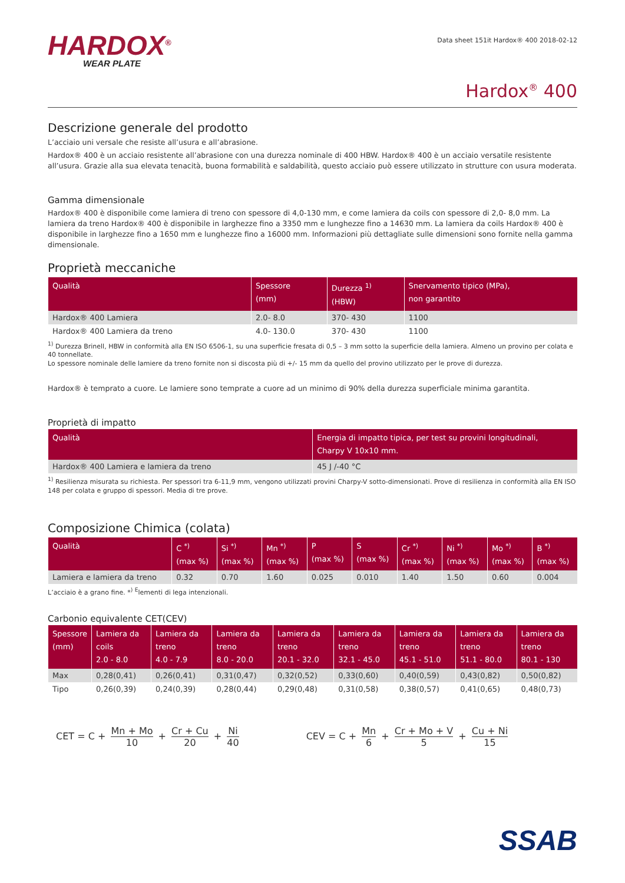HARDOX<sup>®</sup>
WEAR PLATE
Data sheet 151it Hardox® 400 2018-02-12
Hardox<sup>®</sup> 400
Descrizione generale del prodotto
L’acciaio uni versale che resiste all’usura e all’abrasione.
Hardox® 400 è un acciaio resistente all’abrasione con una durezza nominale di 400 HBW. Hardox® 400 è un acciaio versatile resistente all’usura. Grazie alla sua elevata tenacità, buona formabilità e saldabilità, questo acciaio può essere utilizzato in strutture con usura moderata.
Gamma dimensionale
Hardox® 400 è disponibile come lamiera di treno con spessore di 4,0-130 mm, e come lamiera da coils con spessore di 2,0- 8,0 mm. La lamiera da treno Hardox® 400 è disponibile in larghezze fino a 3350 mm e lunghezze fino a 14630 mm. La lamiera da coils Hardox® 400 è disponibile in larghezze fino a 1650 mm e lunghezze fino a 16000 mm. Informazioni più dettagliate sulle dimensioni sono fornite nella gamma dimensionale.
Proprietà meccaniche
| Qualità | Spessore (mm) | Durezza <sup>1)</sup> (HBW) | Snervamento tipico (MPa), non garantito |
| --- | --- | --- | --- |
| Hardox® 400 Lamiera | 2.0- 8.0 | 370- 430 | 1100 |
| Hardox® 400 Lamiera da treno | 4.0- 130.0 | 370- 430 | 1100 |
<sup>1)</sup> Durezza Brinell, HBW in conformità alla EN ISO 6506-1, su una superficie fresata di 0,5 – 3 mm sotto la superficie della lamiera. Almeno un provino per colata e 40 tonnellate.
Lo spessore nominale delle lamiere da treno fornite non si discosta più di +/- 15 mm da quello del provino utilizzato per le prove di durezza.
Hardox® è temprato a cuore. Le lamiere sono temprate a cuore ad un minimo di 90% della durezza superficiale minima garantita.
Proprietà di impatto
| Qualità | Energia di impatto tipica, per test su provini longitudinali, Charpy V 10x10 mm. |
| --- | --- |
| Hardox® 400 Lamiera e lamiera da treno | 45 J /-40 °C |
<sup>1)</sup> Resilienza misurata su richiesta. Per spessori tra 6-11,9 mm, vengono utilizzati provini Charpy-V sotto-dimensionati. Prove di resilienza in conformità alla EN ISO 148 per colata e gruppo di spessori. Media di tre prove.
Composizione Chimica (colata)
| Qualità | C <sup>*)</sup> (max %) | Si <sup>*)</sup> (max %) | Mn <sup>*)</sup> (max %) | P (max %) | S (max %) | Cr <sup>*)</sup> (max %) | Ni <sup>*)</sup> (max %) | Mo <sup>*)</sup> (max %) | B <sup>*)</sup> (max %) |
| --- | --- | --- | --- | --- | --- | --- | --- | --- | --- |
| Lamiera e lamiera da treno | 0.32 | 0.70 | 1.60 | 0.025 | 0.010 | 1.40 | 1.50 | 0.60 | 0.004 |
L’acciaio è a grano fine. *<sup>)</sup> <sup>E</sup>lementi di lega intenzionali.
Carbonio equivalente CET(CEV)
| Spessore (mm) | Lamiera da coils 2.0 - 8.0 | Lamiera da treno 4.0 - 7.9 | Lamiera da treno 8.0 - 20.0 | Lamiera da treno 20.1 - 32.0 | Lamiera da treno 32.1 - 45.0 | Lamiera da treno 45.1 - 51.0 | Lamiera da treno 51.1 - 80.0 | Lamiera da treno 80.1 - 130 |
| --- | --- | --- | --- | --- | --- | --- | --- | --- |
| Max | 0,28(0,41) | 0,26(0,41) | 0,31(0,47) | 0,32(0,52) | 0,33(0,60) | 0,40(0,59) | 0,43(0,82) | 0,50(0,82) |
| Tipo | 0,26(0,39) | 0,24(0,39) | 0,28(0,44) | 0,29(0,48) | 0,31(0,58) | 0,38(0,57) | 0,41(0,65) | 0,48(0,73) |
CET = C + Mn + Mo 10 + Cr + Cu 20 + Ni 40
CEV = C + Mn 6 + Cr + Mo + V 5 + Cu + Ni 15
SSAB